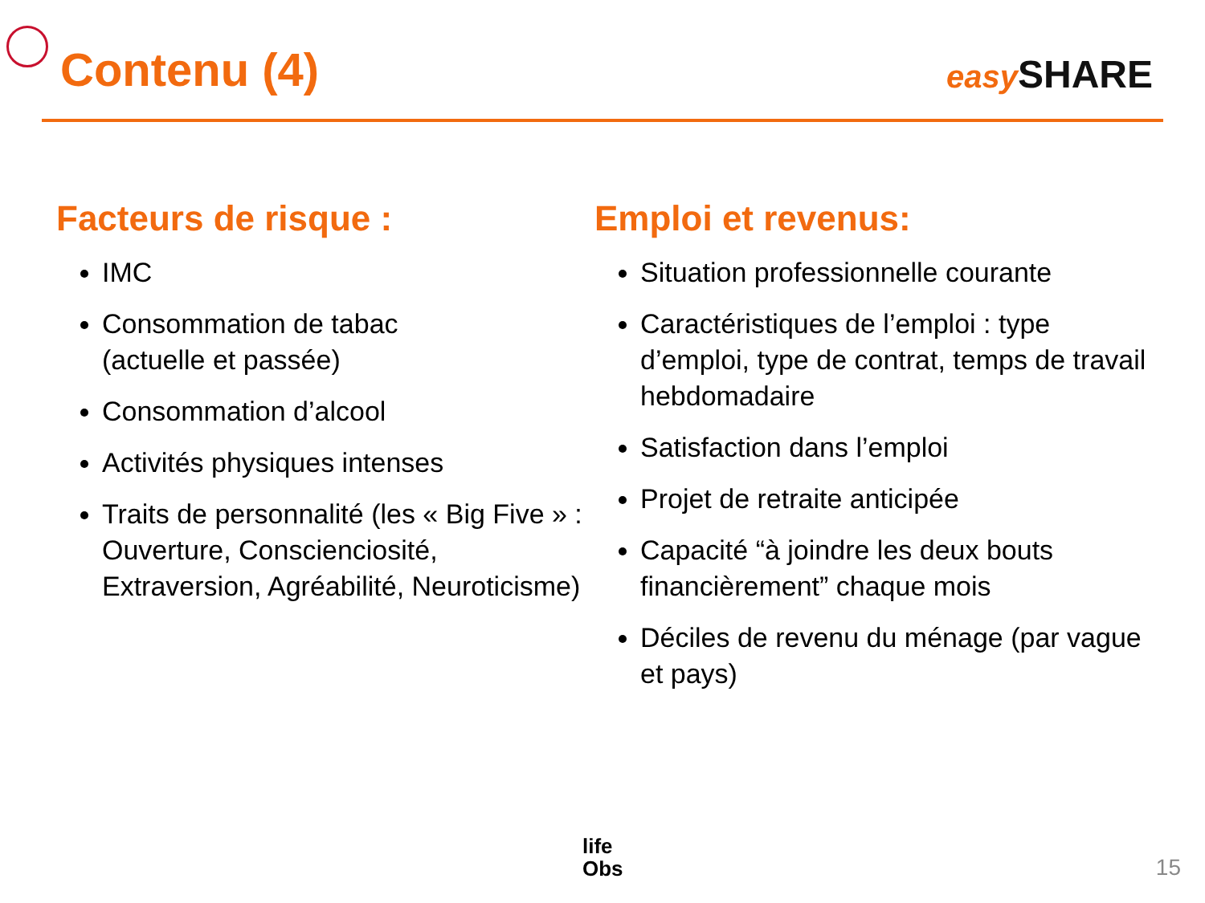Contenu (4)
easy SHARE
Facteurs de risque :
IMC
Consommation de tabac
(actuelle et passée)
Consommation d’alcool
Activités physiques intenses
Traits de personnalité (les « Big Five » : Ouverture, Conscienciosité, Extraversion, Agréabilité, Neuroticisme)
Emploi et revenus:
Situation professionnelle courante
Caractéristiques de l’emploi : type d’emploi, type de contrat, temps de travail hebdomadaire
Satisfaction dans l’emploi
Projet de retraite anticipée
Capacité “à joindre les deux bouts financièrement” chaque mois
Déciles de revenu du ménage (par vague et pays)
life
Obs
15